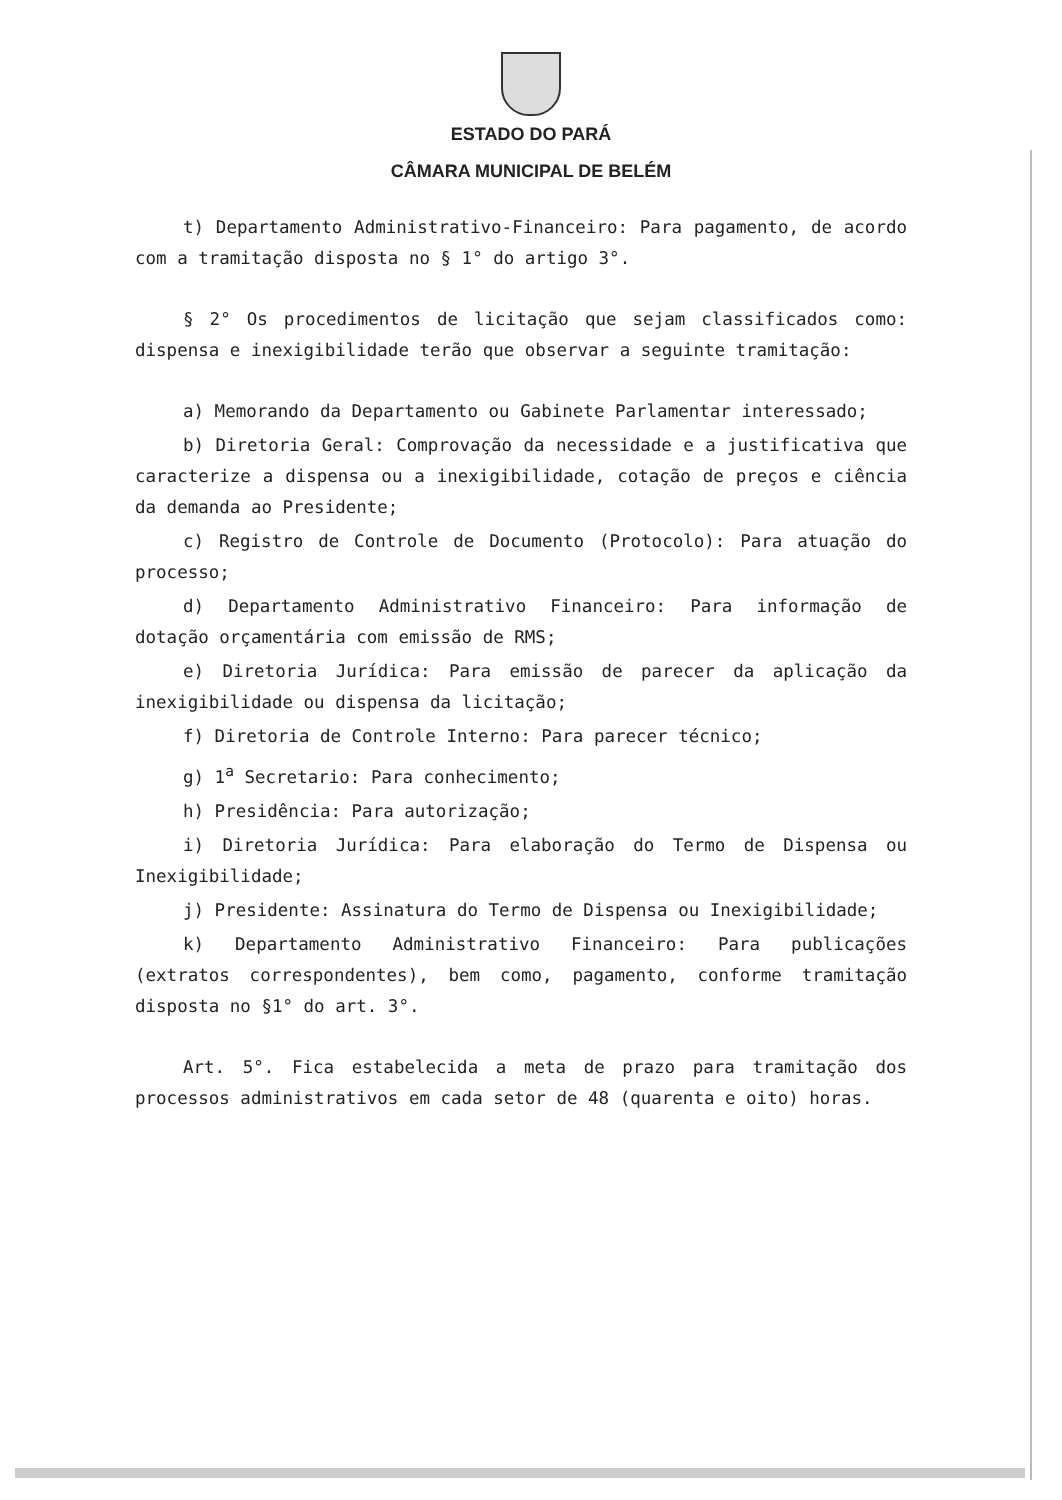ESTADO DO PARÁ
CÂMARA MUNICIPAL DE BELÉM
t) Departamento Administrativo-Financeiro: Para pagamento, de acordo com a tramitação disposta no § 1° do artigo 3°.
§ 2° Os procedimentos de licitação que sejam classificados como: dispensa e inexigibilidade terão que observar a seguinte tramitação:
a) Memorando da Departamento ou Gabinete Parlamentar interessado;
b) Diretoria Geral: Comprovação da necessidade e a justificativa que caracterize a dispensa ou a inexigibilidade, cotação de preços e ciência da demanda ao Presidente;
c) Registro de Controle de Documento (Protocolo): Para atuação do processo;
d) Departamento Administrativo Financeiro: Para informação de dotação orçamentária com emissão de RMS;
e) Diretoria Jurídica: Para emissão de parecer da aplicação da inexigibilidade ou dispensa da licitação;
f) Diretoria de Controle Interno: Para parecer técnico;
g) 1<sup>a</sup> Secretario: Para conhecimento;
h) Presidência: Para autorização;
i) Diretoria Jurídica: Para elaboração do Termo de Dispensa ou Inexigibilidade;
j) Presidente: Assinatura do Termo de Dispensa ou Inexigibilidade;
k) Departamento Administrativo Financeiro: Para publicações (extratos correspondentes), bem como, pagamento, conforme tramitação disposta no §1° do art. 3°.
Art. 5°. Fica estabelecida a meta de prazo para tramitação dos processos administrativos em cada setor de 48 (quarenta e oito) horas.